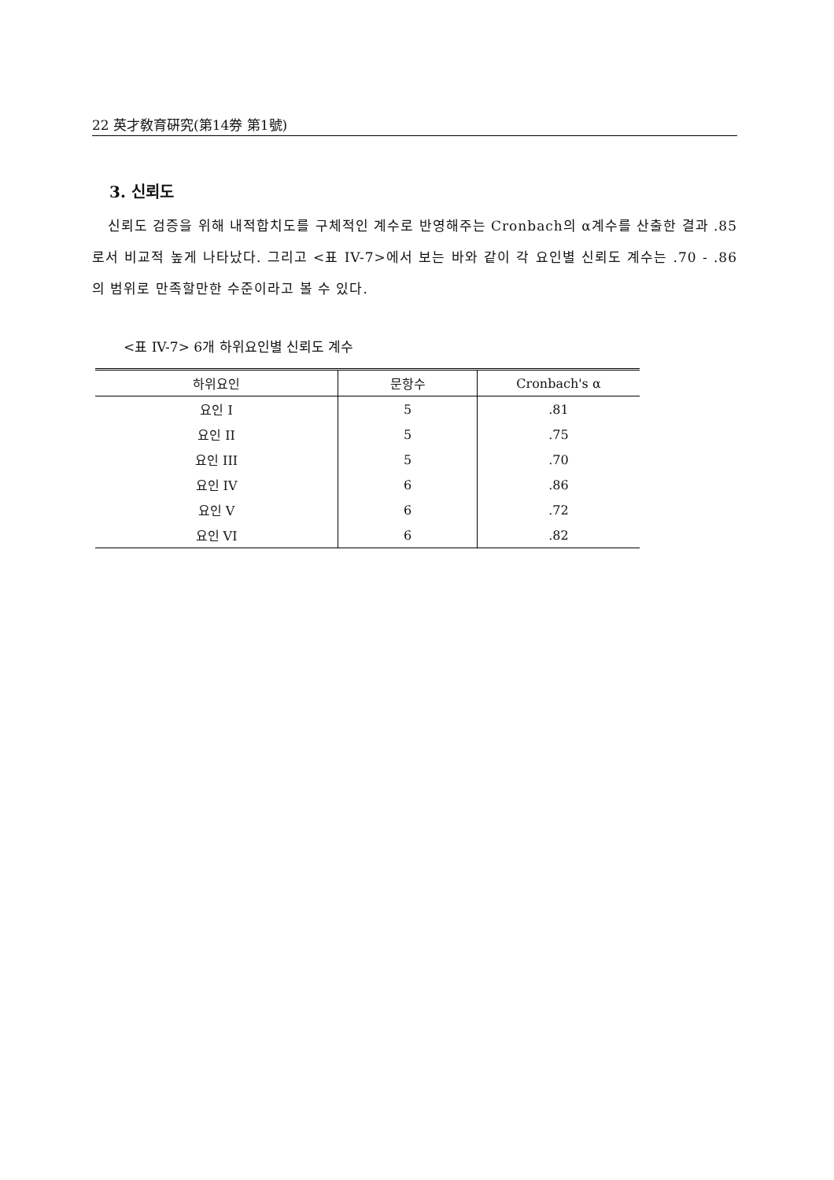22 英才敎育硏究(第14券 第1號)
3. 신뢰도
신뢰도 검증을 위해 내적합치도를 구체적인 계수로 반영해주는 Cronbach의 α계수를 산출한 결과 .85로서 비교적 높게 나타났다. 그리고 <표 IV-7>에서 보는 바와 같이 각 요인별 신뢰도 계수는 .70 - .86의 범위로 만족할만한 수준이라고 볼 수 있다.
<표 IV-7> 6개 하위요인별 신뢰도 계수
| 하위요인 | 문항수 | Cronbach's α |
| --- | --- | --- |
| 요인 I | 5 | .81 |
| 요인 II | 5 | .75 |
| 요인 III | 5 | .70 |
| 요인 IV | 6 | .86 |
| 요인 V | 6 | .72 |
| 요인 VI | 6 | .82 |